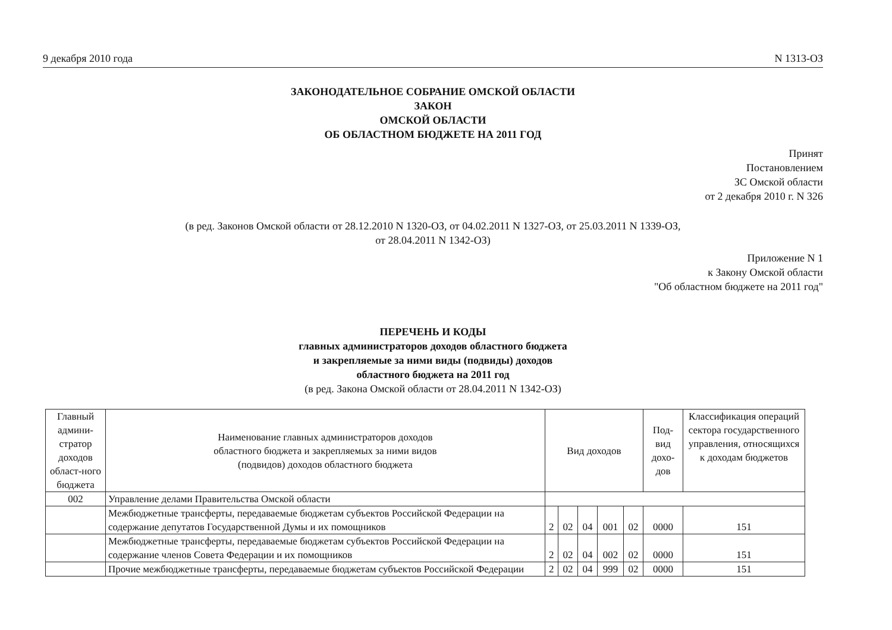9 декабря 2010 года N 1313-ОЗ
ЗАКОНОДАТЕЛЬНОЕ СОБРАНИЕ ОМСКОЙ ОБЛАСТИ
ЗАКОН
ОМСКОЙ ОБЛАСТИ
ОБ ОБЛАСТНОМ БЮДЖЕТЕ НА 2011 ГОД
Принят
Постановлением
ЗС Омской области
от 2 декабря 2010 г. N 326
(в ред. Законов Омской области от 28.12.2010 N 1320-ОЗ, от 04.02.2011 N 1327-ОЗ, от 25.03.2011 N 1339-ОЗ,
от 28.04.2011 N 1342-ОЗ)
Приложение N 1
к Закону Омской области
"Об областном бюджете на 2011 год"
ПЕРЕЧЕНЬ И КОДЫ
главных администраторов доходов областного бюджета
и закрепляемые за ними виды (подвиды) доходов
областного бюджета на 2011 год
(в ред. Закона Омской области от 28.04.2011 N 1342-ОЗ)
| Главный админи-стратор доходов област-ного бюджета | Наименование главных администраторов доходов областного бюджета и закрепляемых за ними видов (подвидов) доходов областного бюджета | Вид доходов | | | | | Под-вид дохо-дов | Классификация операций сектора государственного управления, относящихся к доходам бюджетов |
| --- | --- | --- | --- | --- | --- | --- | --- | --- |
| 002 | Управление делами Правительства Омской области | | | | | | | |
| | Межбюджетные трансферты, передаваемые бюджетам субъектов Российской Федерации на содержание депутатов Государственной Думы и их помощников | 2 | 02 | 04 | 001 | 02 | 0000 | 151 |
| | Межбюджетные трансферты, передаваемые бюджетам субъектов Российской Федерации на содержание членов Совета Федерации и их помощников | 2 | 02 | 04 | 002 | 02 | 0000 | 151 |
| | Прочие межбюджетные трансферты, передаваемые бюджетам субъектов Российской Федерации | 2 | 02 | 04 | 999 | 02 | 0000 | 151 |